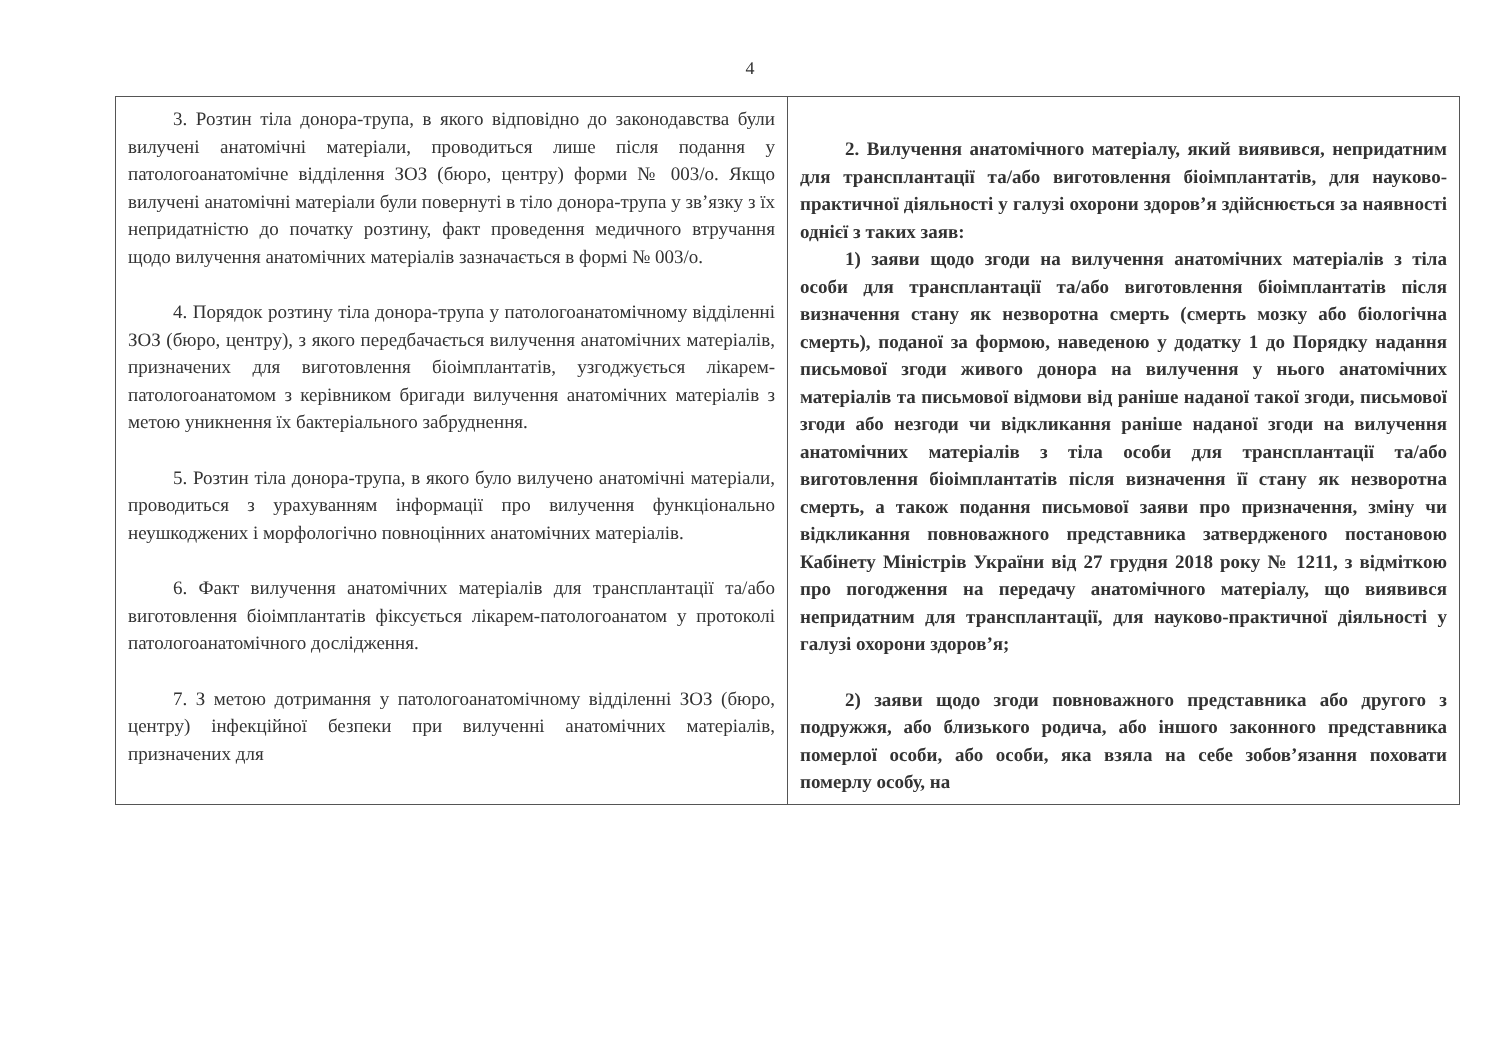4
| 3. Розтин тіла донора-трупа, в якого відповідно до законодавства були вилучені анатомічні матеріали, проводиться лише після подання у патологоанатомічне відділення ЗОЗ (бюро, центру) форми № 003/о. Якщо вилучені анатомічні матеріали були повернуті в тіло донора-трупа у зв’язку з їх непридатністю до початку розтину, факт проведення медичного втручання щодо вилучення анатомічних матеріалів зазначається в формі № 003/о. 4. Порядок розтину тіла донора-трупа у патологоанатомічному відділенні ЗОЗ (бюро, центру), з якого передбачається вилучення анатомічних матеріалів, призначених для виготовлення біоімплантатів, узгоджується лікарем-патологоанатомом з керівником бригади вилучення анатомічних матеріалів з метою уникнення їх бактеріального забруднення. 5. Розтин тіла донора-трупа, в якого було вилучено анатомічні матеріали, проводиться з урахуванням інформації про вилучення функціонально неушкоджених і морфологічно повноцінних анатомічних матеріалів. 6. Факт вилучення анатомічних матеріалів для трансплантації та/або виготовлення біоімплантатів фіксується лікарем-патологоанатом у протоколі патологоанатомічного дослідження. 7. З метою дотримання у патологоанатомічному відділенні ЗОЗ (бюро, центру) інфекційної безпеки при вилученні анатомічних матеріалів, призначених для | 2. Вилучення анатомічного матеріалу, який виявився, непридатним для трансплантації та/або виготовлення біоімплантатів, для науково-практичної діяльності у галузі охорони здоров’я здійснюється за наявності однієї з таких заяв: 1) заяви щодо згоди на вилучення анатомічних матеріалів з тіла особи для трансплантації та/або виготовлення біоімплантатів після визначення стану як незворотна смерть (смерть мозку або біологічна смерть), поданої за формою, наведеною у додатку 1 до Порядку надання письмової згоди живого донора на вилучення у нього анатомічних матеріалів та письмової відмови від раніше наданої такої згоди, письмової згоди або незгоди чи відкликання раніше наданої згоди на вилучення анатомічних матеріалів з тіла особи для трансплантації та/або виготовлення біоімплантатів після визначення її стану як незворотна смерть, а також подання письмової заяви про призначення, зміну чи відкликання повноважного представника затвердженого постановою Кабінету Міністрів України від 27 грудня 2018 року № 1211, з відміткою про погодження на передачу анатомічного матеріалу, що виявився непридатним для трансплантації, для науково-практичної діяльності у галузі охорони здоров’я; 2) заяви щодо згоди повноважного представника або другого з подружжя, або близького родича, або іншого законного представника померлої особи, або особи, яка взяла на себе зобов’язання поховати померлу особу, на |